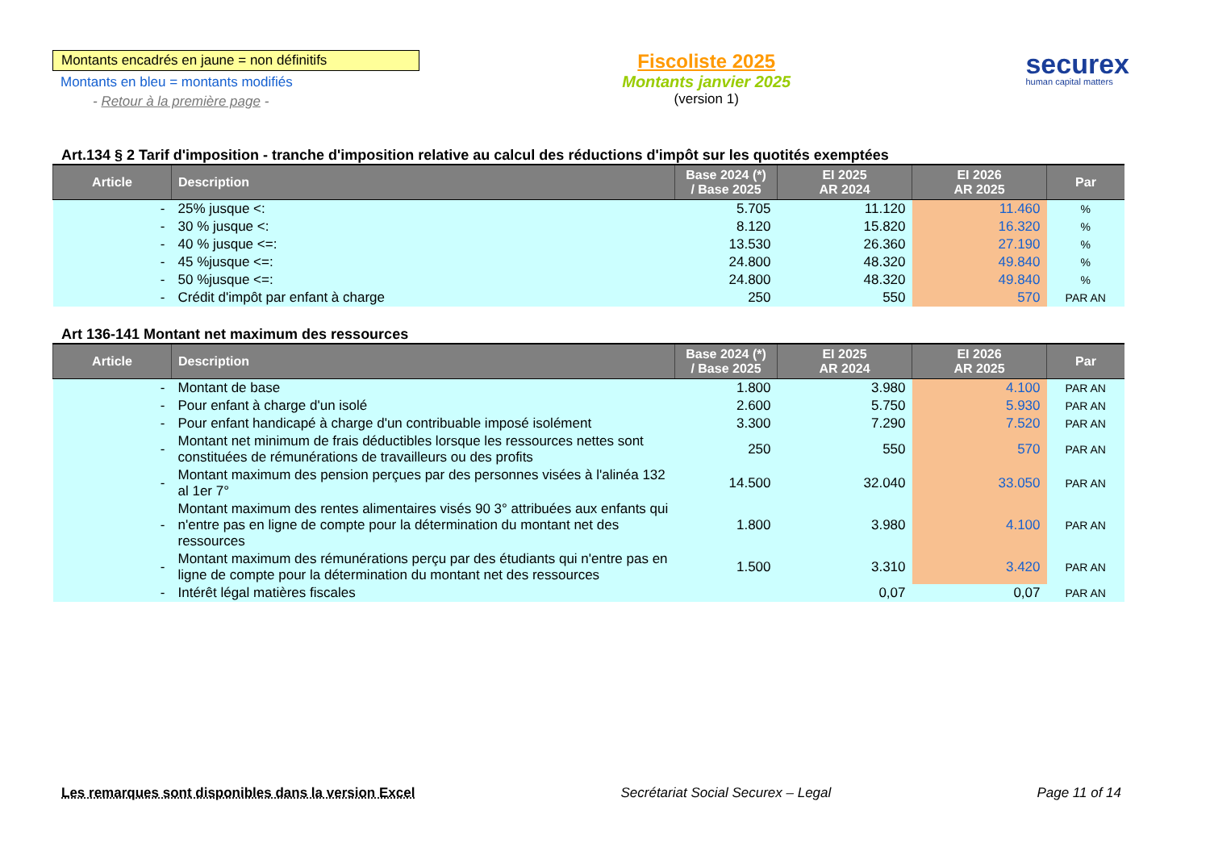Montants encadrés en jaune = non définitifs
Montants en bleu = montants modifiés
- Retour à la première page -
Fiscoliste 2025
Montants janvier 2025
(version 1)
securex
human capital matters
Art.134 § 2 Tarif d'imposition - tranche d'imposition relative au calcul des réductions d'impôt sur les quotités exemptées
| Article | Description | Base 2024 (*) / Base 2025 | EI 2025 AR 2024 | EI 2026 AR 2025 | Par |
| --- | --- | --- | --- | --- | --- |
| - | 25% jusque <: | 5.705 | 11.120 | 11.460 | % |
| - | 30 % jusque <: | 8.120 | 15.820 | 16.320 | % |
| - | 40 % jusque <=: | 13.530 | 26.360 | 27.190 | % |
| - | 45 %jusque <=: | 24.800 | 48.320 | 49.840 | % |
| - | 50 %jusque <=: | 24.800 | 48.320 | 49.840 | % |
| - | Crédit d'impôt par enfant à charge | 250 | 550 | 570 | PAR AN |
Art 136-141 Montant net maximum des ressources
| Article | Description | Base 2024 (*) / Base 2025 | EI 2025 AR 2024 | EI 2026 AR 2025 | Par |
| --- | --- | --- | --- | --- | --- |
| - | Montant de base | 1.800 | 3.980 | 4.100 | PAR AN |
| - | Pour enfant à charge d'un isolé | 2.600 | 5.750 | 5.930 | PAR AN |
| - | Pour enfant handicapé à charge d'un contribuable imposé isolément | 3.300 | 7.290 | 7.520 | PAR AN |
| - | Montant net minimum de frais déductibles lorsque les ressources nettes sont constituées de rémunérations de travailleurs ou des profits | 250 | 550 | 570 | PAR AN |
| - | Montant maximum des pension perçues par des personnes visées à l'alinéa 132 al 1er 7° | 14.500 | 32.040 | 33.050 | PAR AN |
| - | Montant maximum des rentes alimentaires visés 90 3° attribuées aux enfants qui n'entre pas en ligne de compte pour la détermination du montant net des ressources | 1.800 | 3.980 | 4.100 | PAR AN |
| - | Montant maximum des rémunérations perçu par des étudiants qui n'entre pas en ligne de compte pour la détermination du montant net des ressources | 1.500 | 3.310 | 3.420 | PAR AN |
| - | Intérêt légal matières fiscales | | 0,07 | 0,07 | PAR AN |
Les remarques sont disponibles dans la version Excel Secrétariat Social Securex – Legal Page 11 of 14